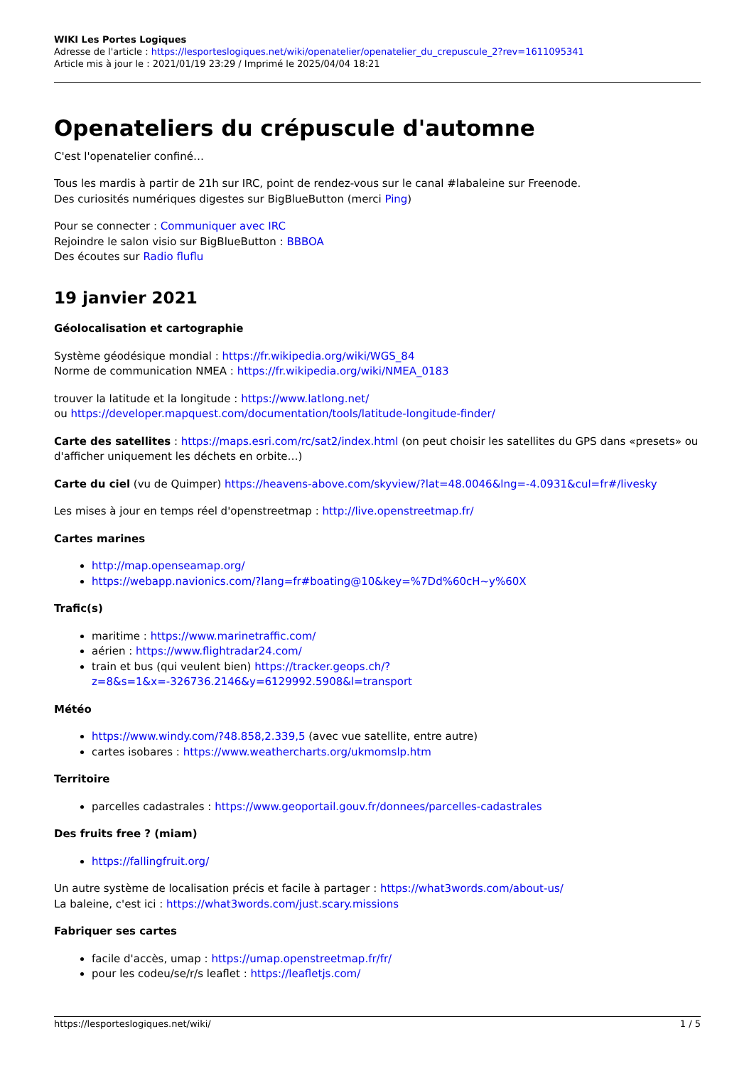WIKI Les Portes Logiques
Adresse de l'article : https://lesporteslogiques.net/wiki/openatelier/openatelier_du_crepuscule_2?rev=1611095341
Article mis à jour le : 2021/01/19 23:29 / Imprimé le 2025/04/04 18:21
Openateliers du crépuscule d'automne
C'est l'openatelier confiné…
Tous les mardis à partir de 21h sur IRC, point de rendez-vous sur le canal #labaleine sur Freenode.
Des curiosités numériques digestes sur BigBlueButton (merci Ping)
Pour se connecter : Communiquer avec IRC
Rejoindre le salon visio sur BigBlueButton : BBBOA
Des écoutes sur Radio fluflu
19 janvier 2021
Géolocalisation et cartographie
Système géodésique mondial : https://fr.wikipedia.org/wiki/WGS_84
Norme de communication NMEA : https://fr.wikipedia.org/wiki/NMEA_0183
trouver la latitude et la longitude : https://www.latlong.net/
ou https://developer.mapquest.com/documentation/tools/latitude-longitude-finder/
Carte des satellites : https://maps.esri.com/rc/sat2/index.html (on peut choisir les satellites du GPS dans «presets» ou d'afficher uniquement les déchets en orbite…)
Carte du ciel (vu de Quimper) https://heavens-above.com/skyview/?lat=48.0046&lng=-4.0931&cul=fr#/livesky
Les mises à jour en temps réel d'openstreetmap : http://live.openstreetmap.fr/
Cartes marines
http://map.openseamap.org/
https://webapp.navionics.com/?lang=fr#boating@10&key=%7Dd%60cH~y%60X
Trafic(s)
maritime : https://www.marinetraffic.com/
aérien : https://www.flightradar24.com/
train et bus (qui veulent bien) https://tracker.geops.ch/?z=8&s=1&x=-326736.2146&y=6129992.5908&l=transport
Météo
https://www.windy.com/?48.858,2.339,5 (avec vue satellite, entre autre)
cartes isobares : https://www.weathercharts.org/ukmomslp.htm
Territoire
parcelles cadastrales : https://www.geoportail.gouv.fr/donnees/parcelles-cadastrales
Des fruits free ? (miam)
https://fallingfruit.org/
Un autre système de localisation précis et facile à partager : https://what3words.com/about-us/
La baleine, c'est ici : https://what3words.com/just.scary.missions
Fabriquer ses cartes
facile d'accès, umap : https://umap.openstreetmap.fr/fr/
pour les codeu/se/r/s leaflet : https://leafletjs.com/
https://lesporteslogiques.net/wiki/ 1 / 5